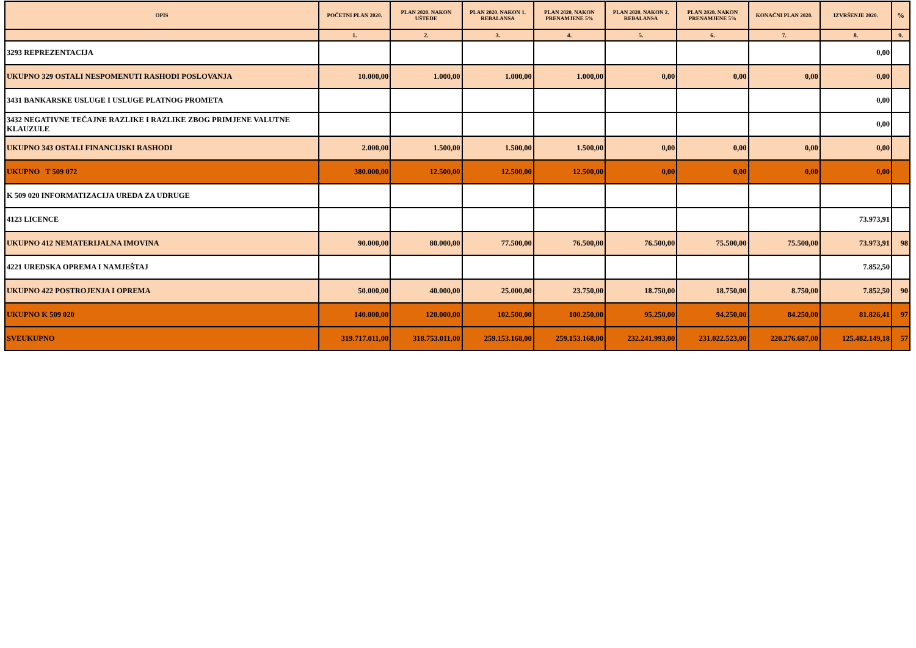| OPIS | POČETNI PLAN 2020. | PLAN 2020. NAKON UŠTEDE | PLAN 2020. NAKON 1. REBALANSA | PLAN 2020. NAKON PRENAMJENE 5% | PLAN 2020. NAKON 2. REBALANSA | PLAN 2020. NAKON PRENAMJENE 5% | KONAČNI PLAN 2020. | IZVRŠENJE 2020. | % |
| --- | --- | --- | --- | --- | --- | --- | --- | --- | --- |
| | 1. | 2. | 3. | 4. | 5. | 6. | 7. | 8. | 9. |
| 3293 REPREZENTACIJA | | | | | | | | 0,00 | |
| UKUPNO 329 OSTALI NESPOMENUTI RASHODI POSLOVANJA | 10.000,00 | 1.000,00 | 1.000,00 | 1.000,00 | 0,00 | 0,00 | 0,00 | 0,00 | |
| 3431 BANKARSKE USLUGE I USLUGE PLATNOG PROMETA | | | | | | | | 0,00 | |
| 3432 NEGATIVNE TEČAJNE RAZLIKE I RAZLIKE ZBOG PRIMJENE VALUTNE KLAUZULE | | | | | | | | 0,00 | |
| UKUPNO 343 OSTALI FINANCIJSKI RASHODI | 2.000,00 | 1.500,00 | 1.500,00 | 1.500,00 | 0,00 | 0,00 | 0,00 | 0,00 | |
| UKUPNO T 509 072 | 380.000,00 | 12.500,00 | 12.500,00 | 12.500,00 | 0,00 | 0,00 | 0,00 | 0,00 | |
| K 509 020 INFORMATIZACIJA UREDA ZA UDRUGE | | | | | | | | | |
| 4123 LICENCE | | | | | | | | 73.973,91 | |
| UKUPNO 412 NEMATERIJALNA IMOVINA | 90.000,00 | 80.000,00 | 77.500,00 | 76.500,00 | 76.500,00 | 75.500,00 | 75.500,00 | 73.973,91 | 98 |
| 4221 UREDSKA OPREMA I NAMJEŠTAJ | | | | | | | | 7.852,50 | |
| UKUPNO 422 POSTROJENJA I OPREMA | 50.000,00 | 40.000,00 | 25.000,00 | 23.750,00 | 18.750,00 | 18.750,00 | 8.750,00 | 7.852,50 | 90 |
| UKUPNO K 509 020 | 140.000,00 | 120.000,00 | 102.500,00 | 100.250,00 | 95.250,00 | 94.250,00 | 84.250,00 | 81.826,41 | 97 |
| SVEUKUPNO | 319.717.011,00 | 318.753.011,00 | 259.153.168,00 | 259.153.168,00 | 232.241.993,00 | 231.022.523,00 | 220.276.687,00 | 125.482.149,18 | 57 |